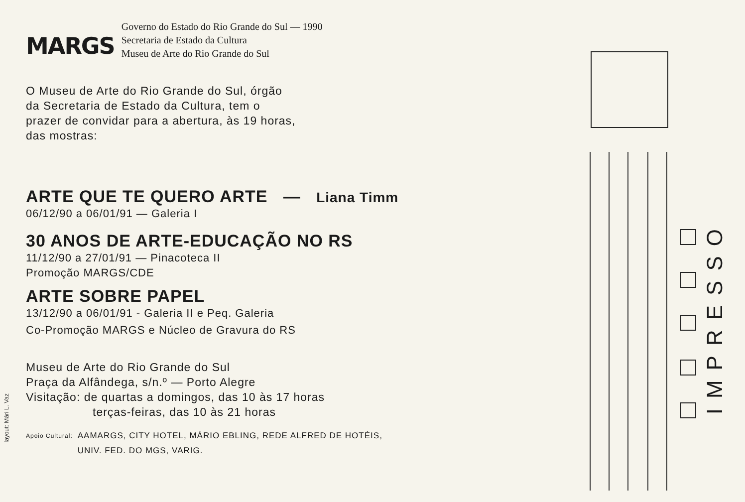MARGS
Governo do Estado do Rio Grande do Sul — 1990
Secretaria de Estado da Cultura
Museu de Arte do Rio Grande do Sul
O Museu de Arte do Rio Grande do Sul, órgão
da Secretaria de Estado da Cultura, tem o
prazer de convidar para a abertura, às 19 horas,
das mostras:
ARTE QUE TE QUERO ARTE — Liana Timm
06/12/90 a 06/01/91 — Galeria I
30 ANOS DE ARTE-EDUCAÇÃO NO RS
11/12/90 a 27/01/91 — Pinacoteca II
Promoção MARGS/CDE
ARTE SOBRE PAPEL
13/12/90 a 06/01/91 - Galeria II e Peq. Galeria
Co-Promoção MARGS e Núcleo de Gravura do RS
Museu de Arte do Rio Grande do Sul
Praça da Alfândega, s/n.º — Porto Alegre
Visitação: de quartas a domingos, das 10 às 17 horas
terças-feiras, das 10 às 21 horas
Apoio Cultural: AAMARGS, CITY HOTEL, MÁRIO EBLING, REDE ALFRED DE HOTÉIS,
UNIV. FED. DO MGS, VARIG.
layout: Mári L. Vaz
IMPRESSO